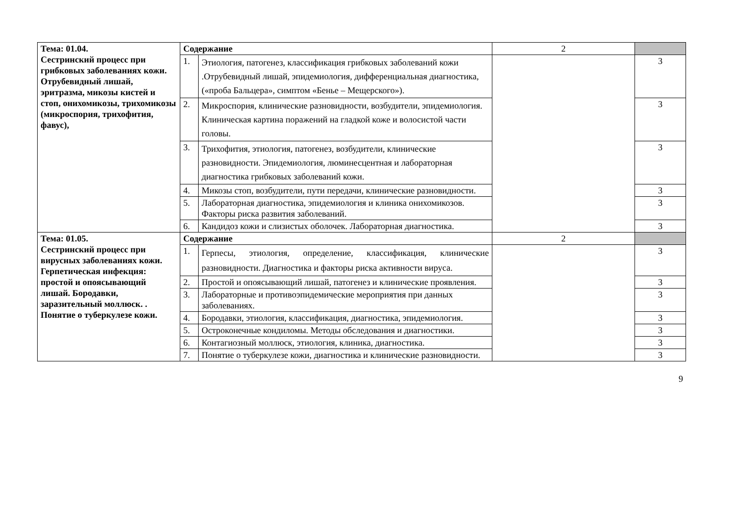| Тема: 01.04. Сестринский процесс при грибковых заболеваниях кожи. Отрубевидный лишай, эритразма, микозы кистей и стоп, онихомикозы, трихомикозы (микроспория, трихофития, фавус), | Содержание | | 2 | |
| | 1. | Этиология, патогенез, классификация грибковых заболеваний кожи .Отрубевидный лишай, эпидемиология, дифференциальная диагностика, («проба Бальцера», симптом «Бенье – Мещерского»). | | 3 |
| | 2. | Микроспория, клинические разновидности, возбудители, эпидемиология. Клиническая картина поражений на гладкой коже и волосистой части головы. | | 3 |
| | 3. | Трихофития, этиология, патогенез, возбудители, клинические разновидности. Эпидемиология, люминесцентная и лабораторная диагностика грибковых заболеваний кожи. | | 3 |
| | 4. | Микозы стоп, возбудители, пути передачи, клинические разновидности. | | 3 |
| | 5. | Лабораторная диагностика, эпидемиология и клиника онихомикозов. Факторы риска развития заболеваний. | | 3 |
| | 6. | Кандидоз кожи и слизистых оболочек. Лабораторная диагностика. | | 3 |
| Тема: 01.05. Сестринский процесс при вирусных заболеваниях кожи. Герпетическая инфекция: простой и опоясывающий лишай. Бородавки, заразительный моллюск. . Понятие о туберкулезе кожи. | Содержание | | 2 | |
| | 1. | Герпесы, этиология, определение, классификация, клинические разновидности. Диагностика и факторы риска активности вируса. | | 3 |
| | 2. | Простой и опоясывающий лишай, патогенез и клинические проявления. | | 3 |
| | 3. | Лабораторные и противоэпидемические мероприятия при данных заболеваниях. | | 3 |
| | 4. | Бородавки, этиология, классификация, диагностика, эпидемиология. | | 3 |
| | 5. | Остроконечные кондиломы. Методы обследования и диагностики. | | 3 |
| | 6. | Контагиозный моллюск, этиология, клиника, диагностика. | | 3 |
| | 7. | Понятие о туберкулезе кожи, диагностика и клинические разновидности. | | 3 |
9